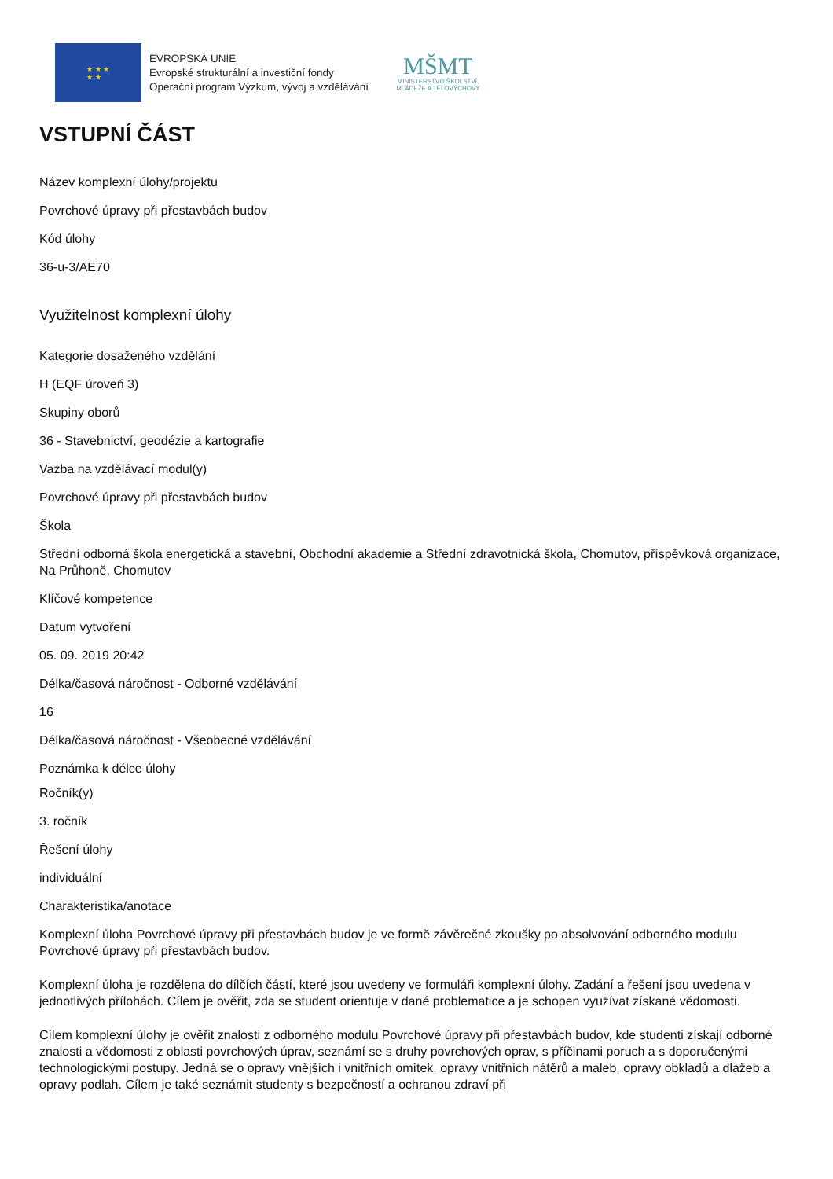★ ★ ★
★ ★
EVROPSKÁ UNIE
Evropské strukturální a investiční fondy
Operační program Výzkum, vývoj a vzdělávání
MŠMT
MINISTERSTVO ŠKOLSTVÍ,
MLÁDEŽE A TĚLOVÝCHOVY
VSTUPNÍ ČÁST
Název komplexní úlohy/projektu
Povrchové úpravy při přestavbách budov
Kód úlohy
36-u-3/AE70
Využitelnost komplexní úlohy
Kategorie dosaženého vzdělání
H (EQF úroveň 3)
Skupiny oborů
36 - Stavebnictví, geodézie a kartografie
Vazba na vzdělávací modul(y)
Povrchové úpravy při přestavbách budov
Škola
Střední odborná škola energetická a stavební, Obchodní akademie a Střední zdravotnická škola, Chomutov, příspěvková organizace, Na Průhoně, Chomutov
Klíčové kompetence
Datum vytvoření
05. 09. 2019 20:42
Délka/časová náročnost - Odborné vzdělávání
16
Délka/časová náročnost - Všeobecné vzdělávání
Poznámka k délce úlohy
Ročník(y)
3. ročník
Řešení úlohy
individuální
Charakteristika/anotace
Komplexní úloha Povrchové úpravy při přestavbách budov je ve formě závěrečné zkoušky po absolvování odborného modulu Povrchové úpravy při přestavbách budov.
Komplexní úloha je rozdělena do dílčích částí, které jsou uvedeny ve formuláři komplexní úlohy. Zadání a řešení jsou uvedena v jednotlivých přílohách. Cílem je ověřit, zda se student orientuje v dané problematice a je schopen využívat získané vědomosti.
Cílem komplexní úlohy je ověřit znalosti z odborného modulu Povrchové úpravy při přestavbách budov, kde studenti získají odborné znalosti a vědomosti z oblasti povrchových úprav, seznámí se s druhy povrchových oprav, s příčinami poruch a s doporučenými technologickými postupy. Jedná se o opravy vnějších i vnitřních omítek, opravy vnitřních nátěrů a maleb, opravy obkladů a dlažeb a opravy podlah. Cílem je také seznámit studenty s bezpečností a ochranou zdraví při